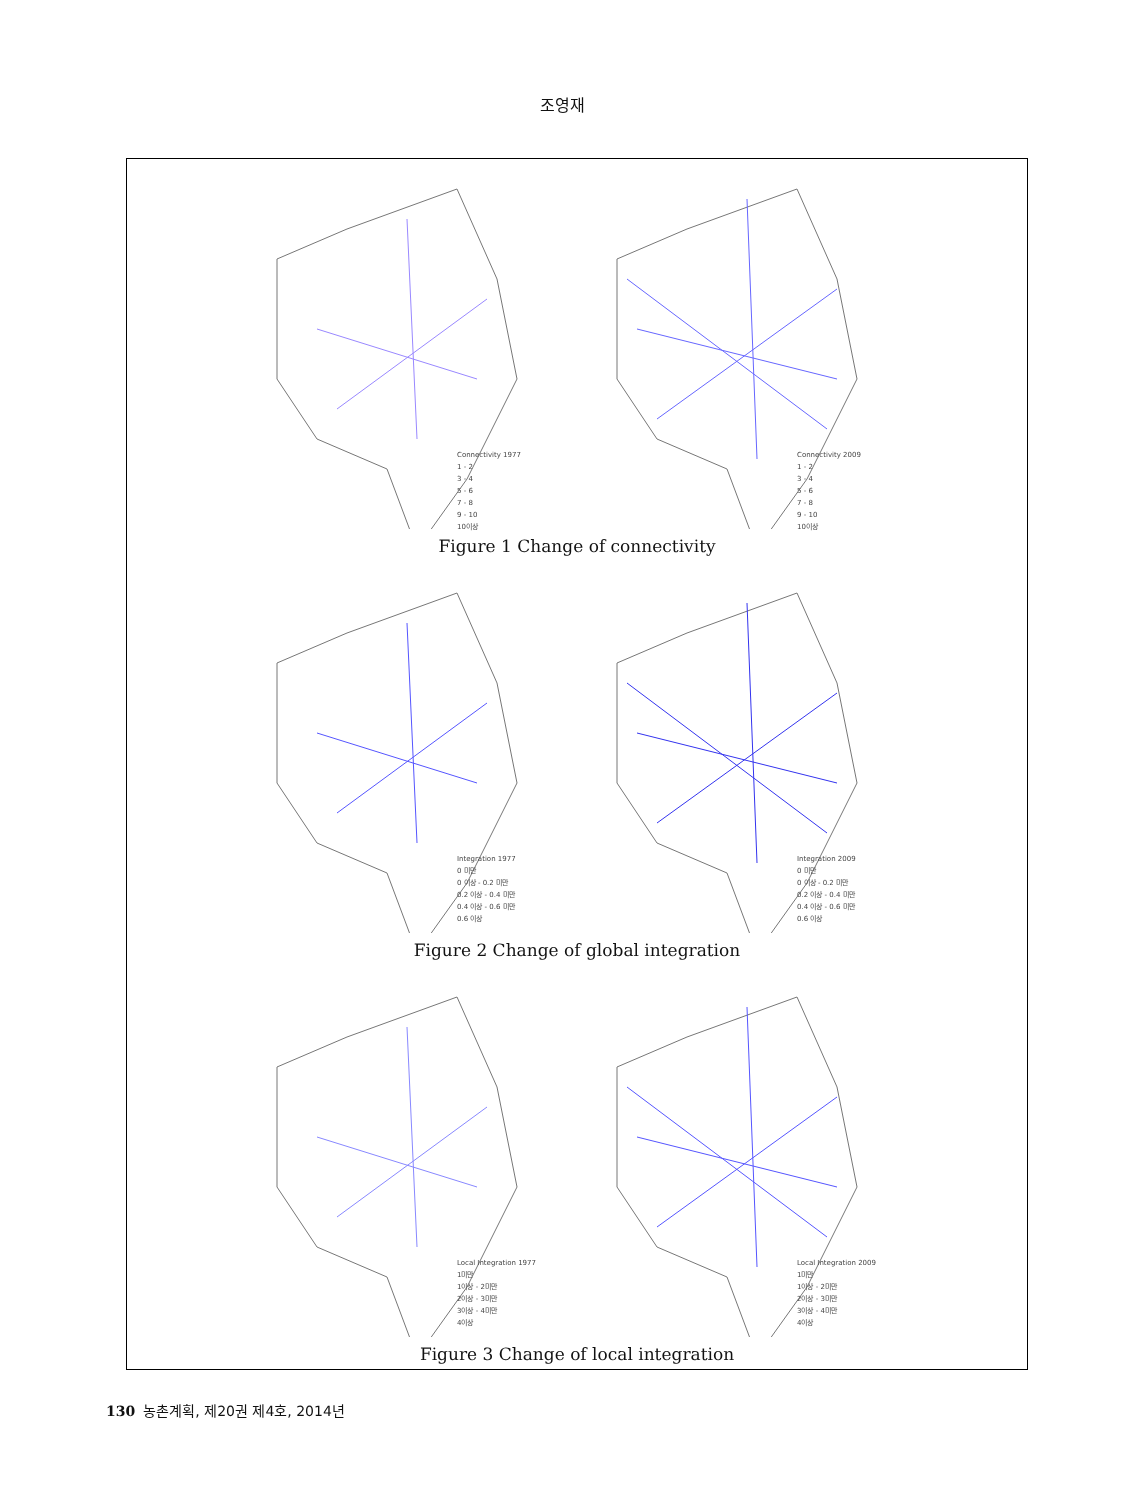조영재
Connectivity 1977
1 - 2
3 - 4
5 - 6
7 - 8
9 - 10
10이상
Connectivity 2009
1 - 2
3 - 4
5 - 6
7 - 8
9 - 10
10이상
Figure 1 Change of connectivity
Integration 1977
0 미만
0 이상 - 0.2 미만
0.2 이상 - 0.4 미만
0.4 이상 - 0.6 미만
0.6 이상
Integration 2009
0 미만
0 이상 - 0.2 미만
0.2 이상 - 0.4 미만
0.4 이상 - 0.6 미만
0.6 이상
Figure 2 Change of global integration
Local Integration 1977
1미만
1이상 - 2미만
2이상 - 3미만
3이상 - 4미만
4이상
Local Integration 2009
1미만
1이상 - 2미만
2이상 - 3미만
3이상 - 4미만
4이상
Figure 3 Change of local integration
130 농촌계획, 제20권 제4호, 2014년